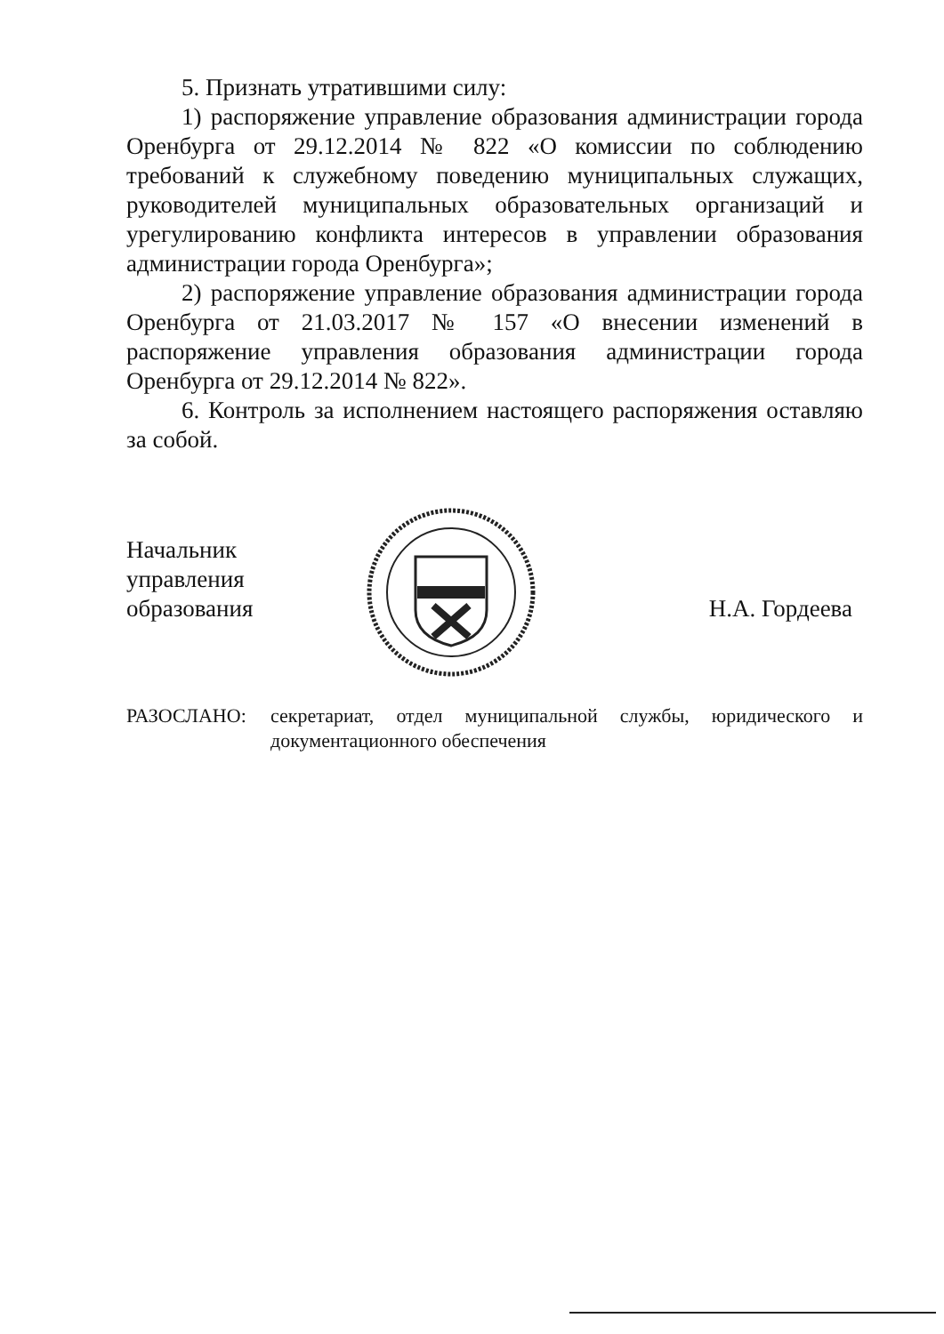5. Признать утратившими силу:
1) распоряжение управление образования администрации города Оренбурга от 29.12.2014 № 822 «О комиссии по соблюдению требований к служебному поведению муниципальных служащих, руководителей муниципальных образовательных организаций и урегулированию конфликта интересов в управлении образования администрации города Оренбурга»;
2) распоряжение управление образования администрации города Оренбурга от 21.03.2017 № 157 «О внесении изменений в распоряжение управления образования администрации города Оренбурга от 29.12.2014 № 822».
6. Контроль за исполнением настоящего распоряжения оставляю за собой.
Начальник
управления образования
Н.А. Гордеева
РАЗОСЛАНО: секретариат, отдел муниципальной службы, юридического и документационного обеспечения